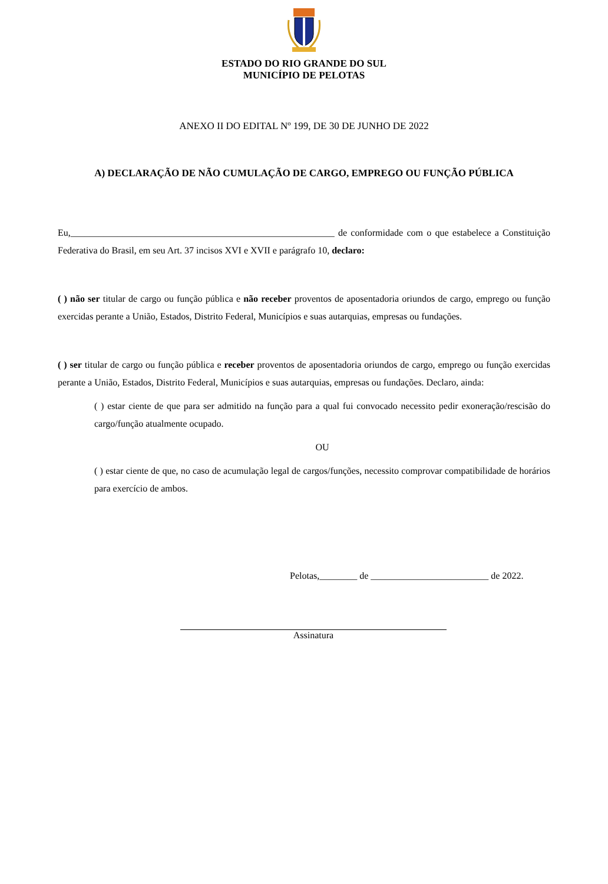ESTADO DO RIO GRANDE DO SUL
MUNICÍPIO DE PELOTAS
ANEXO II DO EDITAL Nº 199, DE 30 DE JUNHO DE 2022
A) DECLARAÇÃO DE NÃO CUMULAÇÃO DE CARGO, EMPREGO OU FUNÇÃO PÚBLICA
Eu,________________________________________________________ de conformidade com o que estabelece a Constituição Federativa do Brasil, em seu Art. 37 incisos XVI e XVII e parágrafo 10, declaro:
( ) não ser titular de cargo ou função pública e não receber proventos de aposentadoria oriundos de cargo, emprego ou função exercidas perante a União, Estados, Distrito Federal, Municípios e suas autarquias, empresas ou fundações.
( ) ser titular de cargo ou função pública e receber proventos de aposentadoria oriundos de cargo, emprego ou função exercidas perante a União, Estados, Distrito Federal, Municípios e suas autarquias, empresas ou fundações. Declaro, ainda:
( ) estar ciente de que para ser admitido na função para a qual fui convocado necessito pedir exoneração/rescisão do cargo/função atualmente ocupado.
OU
( ) estar ciente de que, no caso de acumulação legal de cargos/funções, necessito comprovar compatibilidade de horários para exercício de ambos.
Pelotas,________ de _________________________ de 2022.
Assinatura